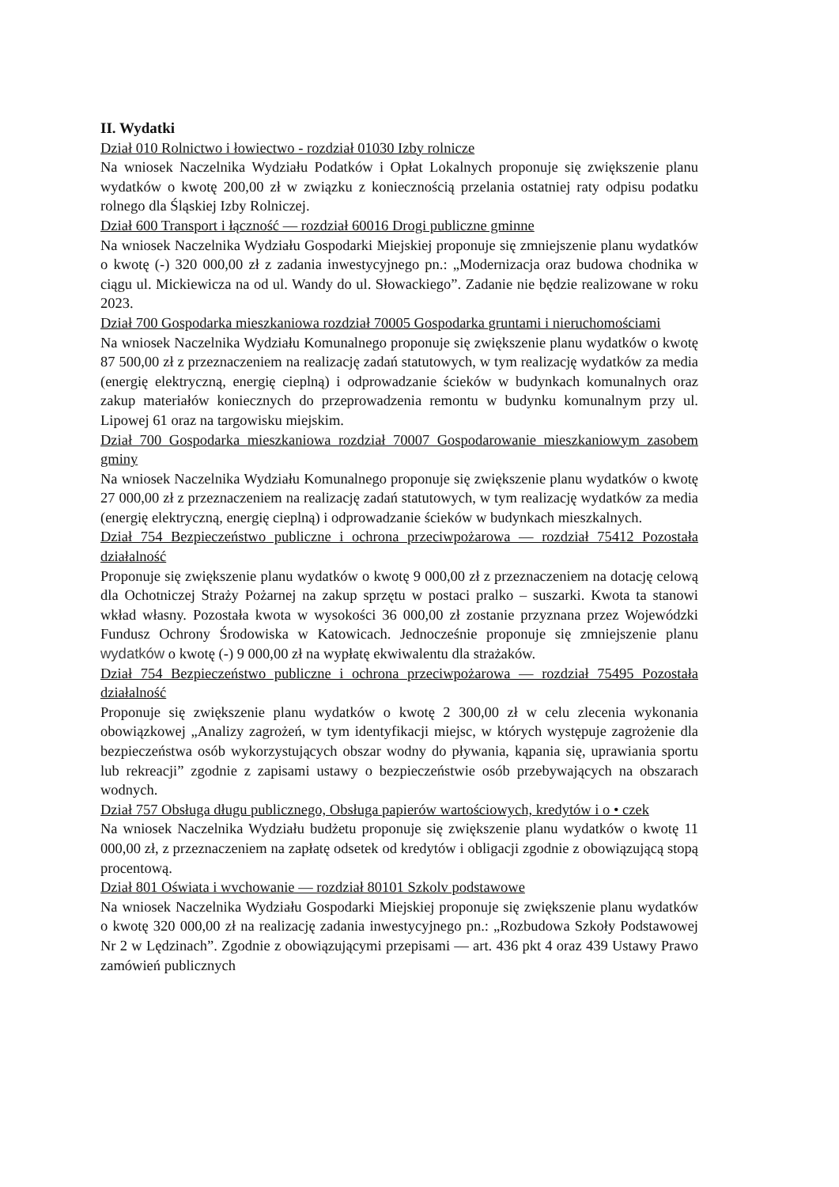II. Wydatki
Dział 010 Rolnictwo i łowiectwo - rozdział 01030 Izby rolnicze
Na wniosek Naczelnika Wydziału Podatków i Opłat Lokalnych proponuje się zwiększenie planu wydatków o kwotę 200,00 zł w związku z koniecznością przelania ostatniej raty odpisu podatku rolnego dla Śląskiej Izby Rolniczej.
Dział 600 Transport i łączność — rozdział 60016 Drogi publiczne gminne
Na wniosek Naczelnika Wydziału Gospodarki Miejskiej proponuje się zmniejszenie planu wydatków o kwotę (-) 320 000,00 zł z zadania inwestycyjnego pn.: „Modernizacja oraz budowa chodnika w ciągu ul. Mickiewicza na od ul. Wandy do ul. Słowackiego”. Zadanie nie będzie realizowane w roku 2023.
Dział 700 Gospodarka mieszkaniowa rozdział 70005 Gospodarka gruntami i nieruchomościami
Na wniosek Naczelnika Wydziału Komunalnego proponuje się zwiększenie planu wydatków o kwotę 87 500,00 zł z przeznaczeniem na realizację zadań statutowych, w tym realizację wydatków za media (energię elektryczną, energię cieplną) i odprowadzanie ścieków w budynkach komunalnych oraz zakup materiałów koniecznych do przeprowadzenia remontu w budynku komunalnym przy ul. Lipowej 61 oraz na targowisku miejskim.
Dział 700 Gospodarka mieszkaniowa rozdział 70007 Gospodarowanie mieszkaniowym zasobem gminy
Na wniosek Naczelnika Wydziału Komunalnego proponuje się zwiększenie planu wydatków o kwotę 27 000,00 zł z przeznaczeniem na realizację zadań statutowych, w tym realizację wydatków za media (energię elektryczną, energię cieplną) i odprowadzanie ścieków w budynkach mieszkalnych.
Dział 754 Bezpieczeństwo publiczne i ochrona przeciwpożarowa — rozdział 75412 Pozostała działalność
Proponuje się zwiększenie planu wydatków o kwotę 9 000,00 zł z przeznaczeniem na dotację celową dla Ochotniczej Straży Pożarnej na zakup sprzętu w postaci pralko – suszarki. Kwota ta stanowi wkład własny. Pozostała kwota w wysokości 36 000,00 zł zostanie przyznana przez Wojewódzki Fundusz Ochrony Środowiska w Katowicach. Jednocześnie proponuje się zmniejszenie planu wydatków o kwotę (-) 9 000,00 zł na wypłatę ekwiwalentu dla strażaków.
Dział 754 Bezpieczeństwo publiczne i ochrona przeciwpożarowa — rozdział 75495 Pozostała działalność
Proponuje się zwiększenie planu wydatków o kwotę 2 300,00 zł w celu zlecenia wykonania obowiązkowej „Analizy zagrożeń, w tym identyfikacji miejsc, w których występuje zagrożenie dla bezpieczeństwa osób wykorzystujących obszar wodny do pływania, kąpania się, uprawiania sportu lub rekreacji” zgodnie z zapisami ustawy o bezpieczeństwie osób przebywających na obszarach wodnych.
Dział 757 Obsługa długu publicznego, Obsługa papierów wartościowych, kredytów i o • czek
Na wniosek Naczelnika Wydziału budżetu proponuje się zwiększenie planu wydatków o kwotę 11 000,00 zł, z przeznaczeniem na zapłatę odsetek od kredytów i obligacji zgodnie z obowiązującą stopą procentową.
Dział 801 Oświata i wvchowanie — rozdział 80101 Szkolv podstawowe
Na wniosek Naczelnika Wydziału Gospodarki Miejskiej proponuje się zwiększenie planu wydatków o kwotę 320 000,00 zł na realizację zadania inwestycyjnego pn.: „Rozbudowa Szkoły Podstawowej Nr 2 w Lędzinach”. Zgodnie z obowiązującymi przepisami — art. 436 pkt 4 oraz 439 Ustawy Prawo zamówień publicznych